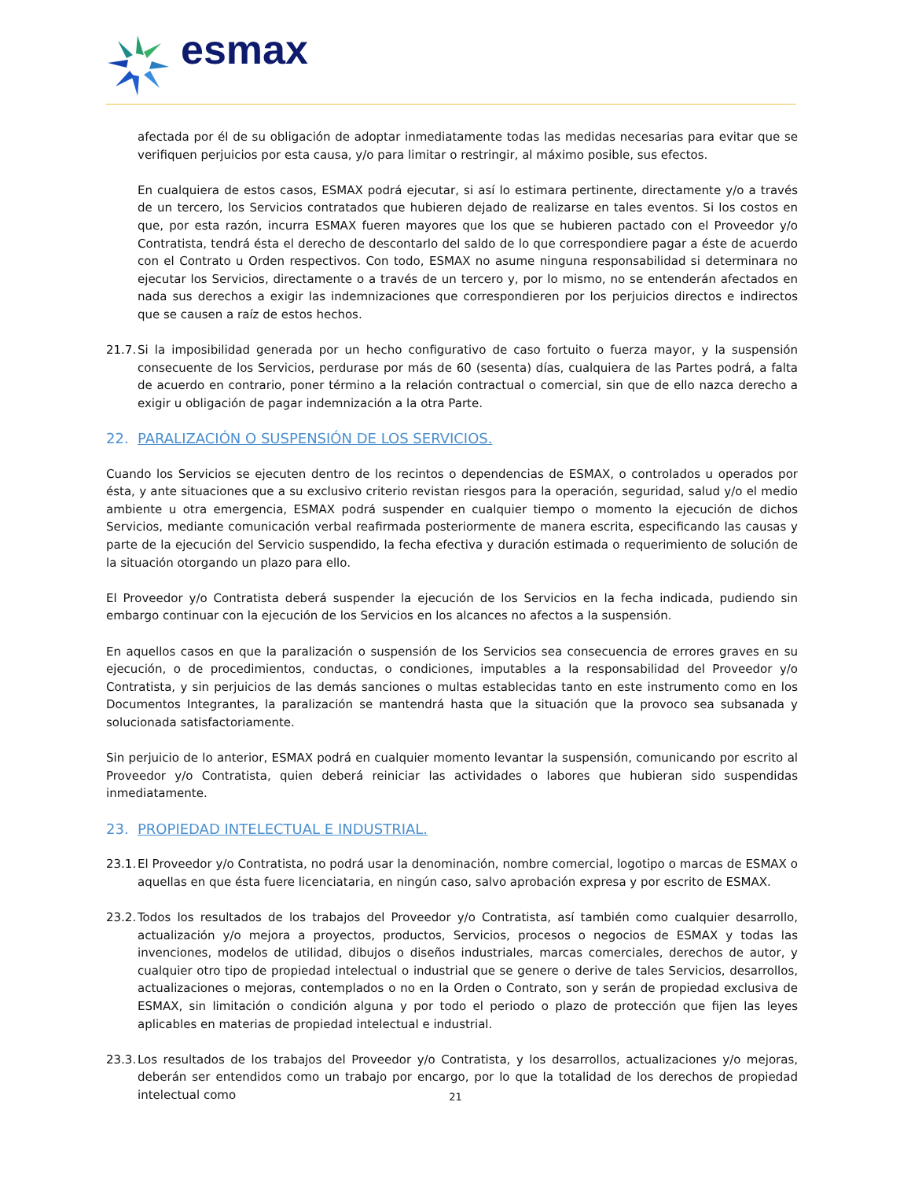esmax
afectada por él de su obligación de adoptar inmediatamente todas las medidas necesarias para evitar que se verifiquen perjuicios por esta causa, y/o para limitar o restringir, al máximo posible, sus efectos.
En cualquiera de estos casos, ESMAX podrá ejecutar, si así lo estimara pertinente, directamente y/o a través de un tercero, los Servicios contratados que hubieren dejado de realizarse en tales eventos. Si los costos en que, por esta razón, incurra ESMAX fueren mayores que los que se hubieren pactado con el Proveedor y/o Contratista, tendrá ésta el derecho de descontarlo del saldo de lo que correspondiere pagar a éste de acuerdo con el Contrato u Orden respectivos. Con todo, ESMAX no asume ninguna responsabilidad si determinara no ejecutar los Servicios, directamente o a través de un tercero y, por lo mismo, no se entenderán afectados en nada sus derechos a exigir las indemnizaciones que correspondieren por los perjuicios directos e indirectos que se causen a raíz de estos hechos.
21.7. Si la imposibilidad generada por un hecho configurativo de caso fortuito o fuerza mayor, y la suspensión consecuente de los Servicios, perdurase por más de 60 (sesenta) días, cualquiera de las Partes podrá, a falta de acuerdo en contrario, poner término a la relación contractual o comercial, sin que de ello nazca derecho a exigir u obligación de pagar indemnización a la otra Parte.
22. PARALIZACIÓN O SUSPENSIÓN DE LOS SERVICIOS.
Cuando los Servicios se ejecuten dentro de los recintos o dependencias de ESMAX, o controlados u operados por ésta, y ante situaciones que a su exclusivo criterio revistan riesgos para la operación, seguridad, salud y/o el medio ambiente u otra emergencia, ESMAX podrá suspender en cualquier tiempo o momento la ejecución de dichos Servicios, mediante comunicación verbal reafirmada posteriormente de manera escrita, especificando las causas y parte de la ejecución del Servicio suspendido, la fecha efectiva y duración estimada o requerimiento de solución de la situación otorgando un plazo para ello.
El Proveedor y/o Contratista deberá suspender la ejecución de los Servicios en la fecha indicada, pudiendo sin embargo continuar con la ejecución de los Servicios en los alcances no afectos a la suspensión.
En aquellos casos en que la paralización o suspensión de los Servicios sea consecuencia de errores graves en su ejecución, o de procedimientos, conductas, o condiciones, imputables a la responsabilidad del Proveedor y/o Contratista, y sin perjuicios de las demás sanciones o multas establecidas tanto en este instrumento como en los Documentos Integrantes, la paralización se mantendrá hasta que la situación que la provoco sea subsanada y solucionada satisfactoriamente.
Sin perjuicio de lo anterior, ESMAX podrá en cualquier momento levantar la suspensión, comunicando por escrito al Proveedor y/o Contratista, quien deberá reiniciar las actividades o labores que hubieran sido suspendidas inmediatamente.
23. PROPIEDAD INTELECTUAL E INDUSTRIAL.
23.1. El Proveedor y/o Contratista, no podrá usar la denominación, nombre comercial, logotipo o marcas de ESMAX o aquellas en que ésta fuere licenciataria, en ningún caso, salvo aprobación expresa y por escrito de ESMAX.
23.2. Todos los resultados de los trabajos del Proveedor y/o Contratista, así también como cualquier desarrollo, actualización y/o mejora a proyectos, productos, Servicios, procesos o negocios de ESMAX y todas las invenciones, modelos de utilidad, dibujos o diseños industriales, marcas comerciales, derechos de autor, y cualquier otro tipo de propiedad intelectual o industrial que se genere o derive de tales Servicios, desarrollos, actualizaciones o mejoras, contemplados o no en la Orden o Contrato, son y serán de propiedad exclusiva de ESMAX, sin limitación o condición alguna y por todo el periodo o plazo de protección que fijen las leyes aplicables en materias de propiedad intelectual e industrial.
23.3. Los resultados de los trabajos del Proveedor y/o Contratista, y los desarrollos, actualizaciones y/o mejoras, deberán ser entendidos como un trabajo por encargo, por lo que la totalidad de los derechos de propiedad intelectual como
21